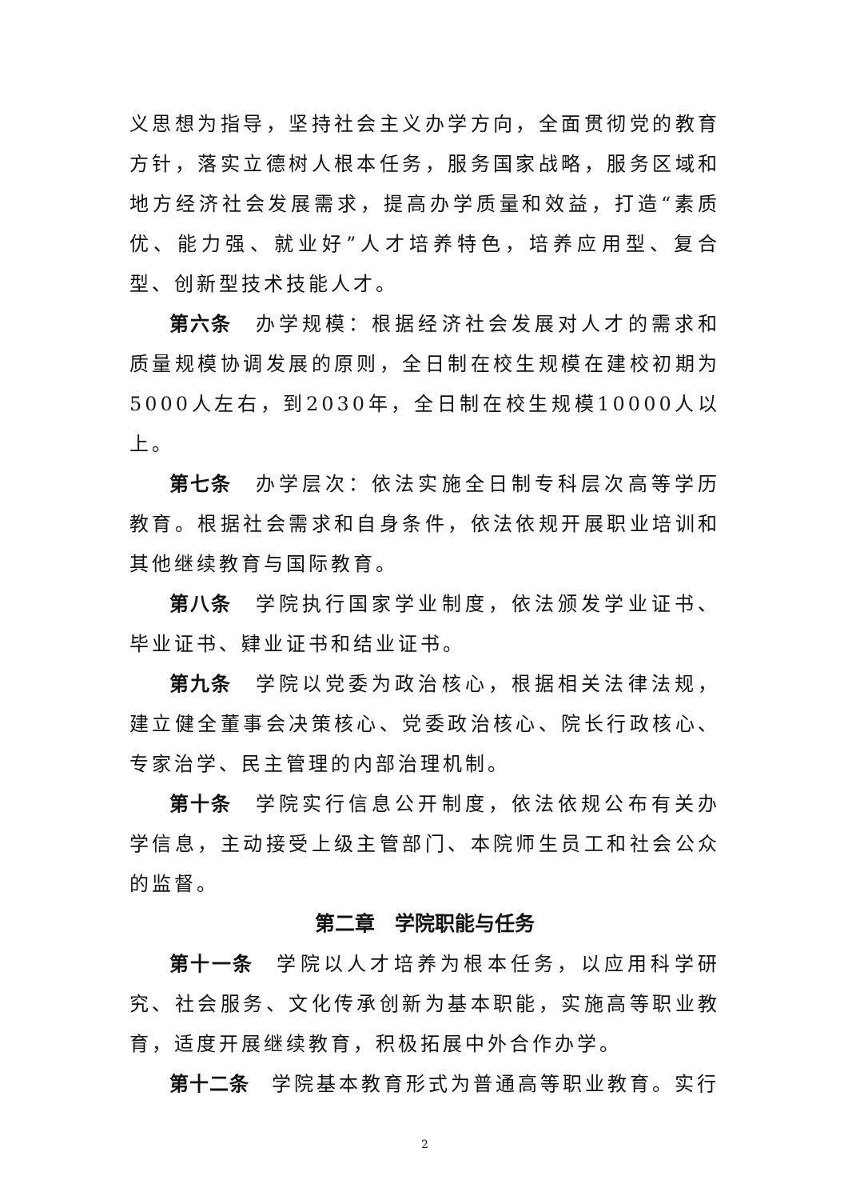义思想为指导，坚持社会主义办学方向，全面贯彻党的教育方针，落实立德树人根本任务，服务国家战略，服务区域和地方经济社会发展需求，提高办学质量和效益，打造“素质优、能力强、就业好”人才培养特色，培养应用型、复合型、创新型技术技能人才。
第六条　办学规模：根据经济社会发展对人才的需求和质量规模协调发展的原则，全日制在校生规模在建校初期为5000人左右，到2030年，全日制在校生规模10000人以上。
第七条　办学层次：依法实施全日制专科层次高等学历教育。根据社会需求和自身条件，依法依规开展职业培训和其他继续教育与国际教育。
第八条　学院执行国家学业制度，依法颁发学业证书、毕业证书、肄业证书和结业证书。
第九条　学院以党委为政治核心，根据相关法律法规，建立健全董事会决策核心、党委政治核心、院长行政核心、专家治学、民主管理的内部治理机制。
第十条　学院实行信息公开制度，依法依规公布有关办学信息，主动接受上级主管部门、本院师生员工和社会公众的监督。
第二章　学院职能与任务
第十一条　学院以人才培养为根本任务，以应用科学研究、社会服务、文化传承创新为基本职能，实施高等职业教育，适度开展继续教育，积极拓展中外合作办学。
第十二条　学院基本教育形式为普通高等职业教育。实行
2